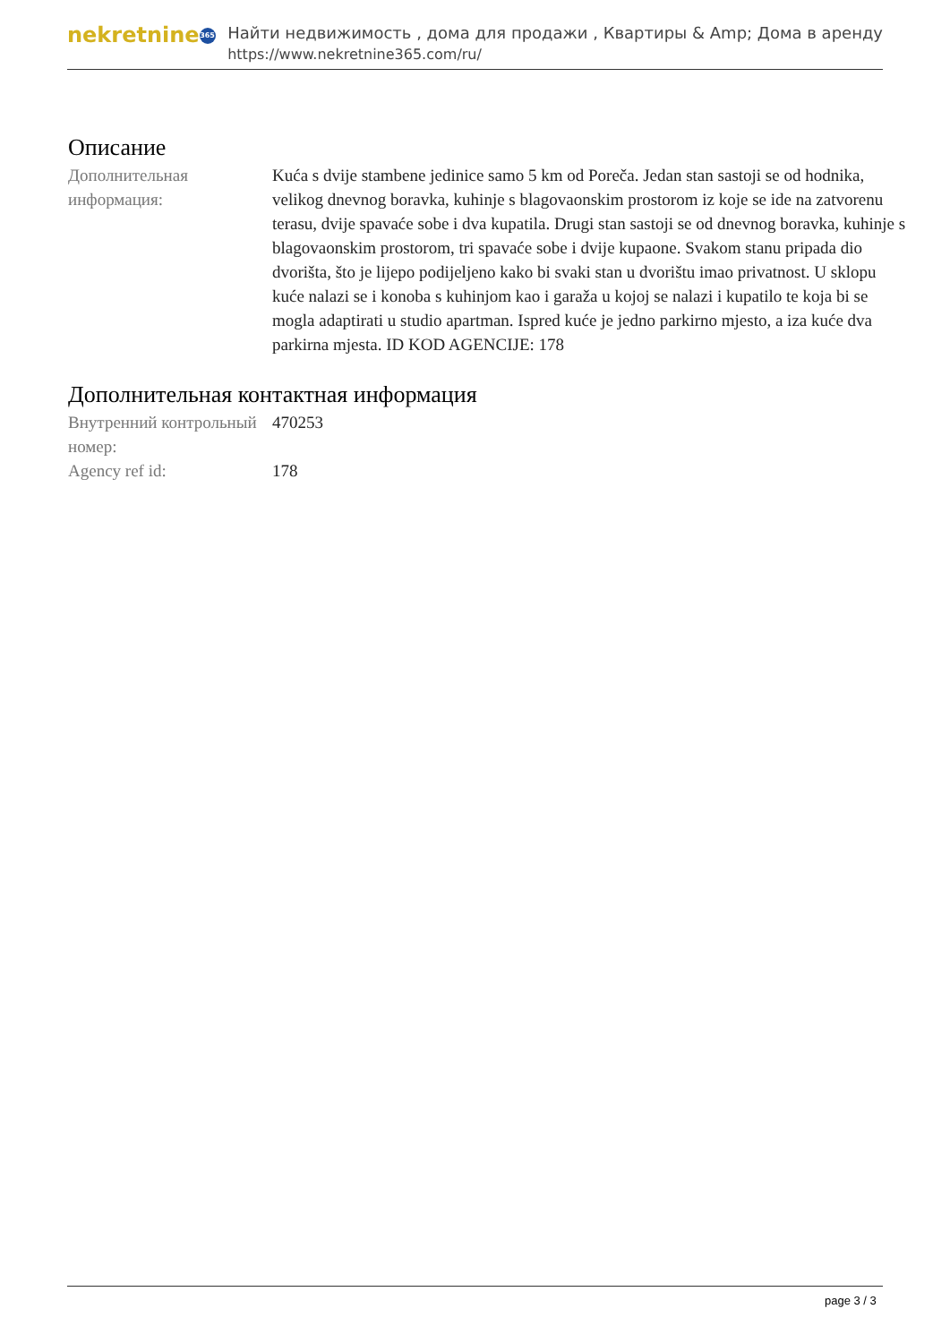nekretnine 365
Найти недвижимость , дома для продажи , Квартиры & Amp; Дома в аренду
https://www.nekretnine365.com/ru/
Описание
Дополнительная информация:
Kuća s dvije stambene jedinice samo 5 km od Poreča. Jedan stan sastoji se od hodnika, velikog dnevnog boravka, kuhinje s blagovaonskim prostorom iz koje se ide na zatvorenu terasu, dvije spavaće sobe i dva kupatila. Drugi stan sastoji se od dnevnog boravka, kuhinje s blagovaonskim prostorom, tri spavaće sobe i dvije kupaone. Svakom stanu pripada dio dvorišta, što je lijepo podijeljeno kako bi svaki stan u dvorištu imao privatnost. U sklopu kuće nalazi se i konoba s kuhinjom kao i garaža u kojoj se nalazi i kupatilo te koja bi se mogla adaptirati u studio apartman. Ispred kuće je jedno parkirno mjesto, a iza kuće dva parkirna mjesta. ID KOD AGENCIJE: 178
Дополнительная контактная информация
Внутренний контрольный номер:
470253
Agency ref id: 178
page 3 / 3